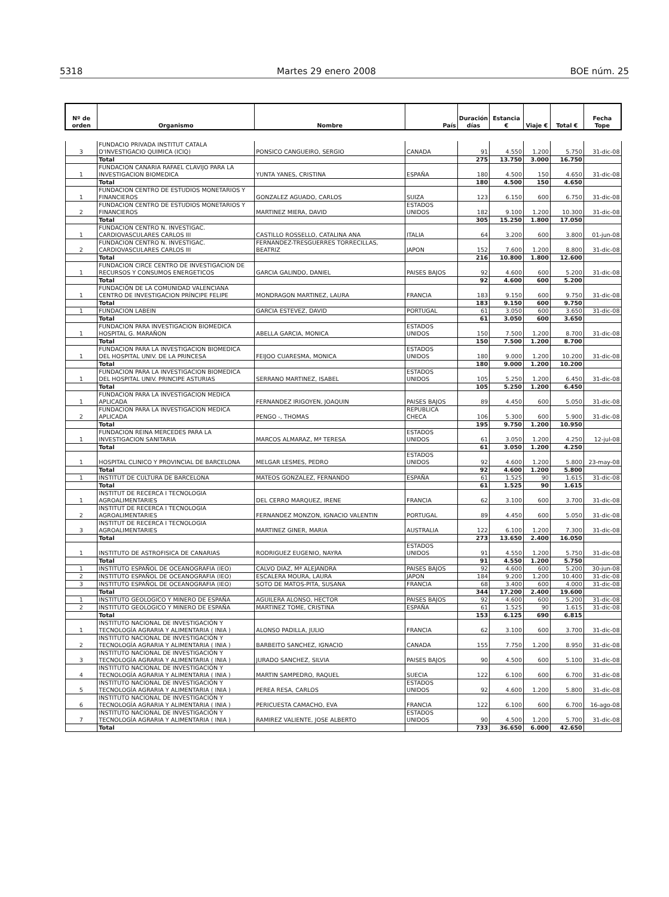5318 Martes 29 enero 2008 BOE núm. 25
| Nº de orden | Organismo | Nombre | País | Duración días | Estancia € | Viaje € | Total € | Fecha Tope |
| --- | --- | --- | --- | --- | --- | --- | --- | --- |
| 3 | FUNDACIO PRIVADA INSTITUT CATALA D'INVESTIGACIO QUIMICA (ICIQ) | PONSICO CANGUEIRO, SERGIO | CANADA | 91 | 4.550 | 1.200 | 5.750 | 31-dic-08 |
| | Total | | | 275 | 13.750 | 3.000 | 16.750 | |
| 1 | FUNDACION CANARIA RAFAEL CLAVIJO PARA LA INVESTIGACION BIOMEDICA | YUNTA YANES, CRISTINA | ESPAÑA | 180 | 4.500 | 150 | 4.650 | 31-dic-08 |
| | Total | | | 180 | 4.500 | 150 | 4.650 | |
| 1 | FUNDACION CENTRO DE ESTUDIOS MONETARIOS Y FINANCIEROS | GONZALEZ AGUADO, CARLOS | SUIZA | 123 | 6.150 | 600 | 6.750 | 31-dic-08 |
| 2 | FUNDACION CENTRO DE ESTUDIOS MONETARIOS Y FINANCIEROS | MARTINEZ MIERA, DAVID | ESTADOS UNIDOS | 182 | 9.100 | 1.200 | 10.300 | 31-dic-08 |
| | Total | | | 305 | 15.250 | 1.800 | 17.050 | |
| 1 | FUNDACION CENTRO N. INVESTIGAC. CARDIOVASCULARES CARLOS III | CASTILLO ROSSELLO, CATALINA ANA | ITALIA | 64 | 3.200 | 600 | 3.800 | 01-jun-08 |
| 2 | FUNDACION CENTRO N. INVESTIGAC. CARDIOVASCULARES CARLOS III | FERNANDEZ-TRESGUERRES TORRECILLAS, BEATRIZ | JAPON | 152 | 7.600 | 1.200 | 8.800 | 31-dic-08 |
| | Total | | | 216 | 10.800 | 1.800 | 12.600 | |
| 1 | FUNDACION CIRCE CENTRO DE INVESTIGACION DE RECURSOS Y CONSUMOS ENERGETICOS | GARCIA GALINDO, DANIEL | PAISES BAJOS | 92 | 4.600 | 600 | 5.200 | 31-dic-08 |
| | Total | | | 92 | 4.600 | 600 | 5.200 | |
| 1 | FUNDACIÓN DE LA COMUNIDAD VALENCIANA CENTRO DE INVESTIGACION PRÍNCIPE FELIPE | MONDRAGON MARTINEZ, LAURA | FRANCIA | 183 | 9.150 | 600 | 9.750 | 31-dic-08 |
| | Total | | | 183 | 9.150 | 600 | 9.750 | |
| 1 | FUNDACION LABEIN | GARCIA ESTEVEZ, DAVID | PORTUGAL | 61 | 3.050 | 600 | 3.650 | 31-dic-08 |
| | Total | | | 61 | 3.050 | 600 | 3.650 | |
| 1 | FUNDACION PARA INVESTIGACION BIOMEDICA HOSPITAL G. MARAÑON | ABELLA GARCIA, MONICA | ESTADOS UNIDOS | 150 | 7.500 | 1.200 | 8.700 | 31-dic-08 |
| | Total | | | 150 | 7.500 | 1.200 | 8.700 | |
| 1 | FUNDACION PARA LA INVESTIGACION BIOMEDICA DEL HOSPITAL UNIV. DE LA PRINCESA | FEIJOO CUARESMA, MONICA | ESTADOS UNIDOS | 180 | 9.000 | 1.200 | 10.200 | 31-dic-08 |
| | Total | | | 180 | 9.000 | 1.200 | 10.200 | |
| 1 | FUNDACION PARA LA INVESTIGACION BIOMEDICA DEL HOSPITAL UNIV. PRINCIPE ASTURIAS | SERRANO MARTINEZ, ISABEL | ESTADOS UNIDOS | 105 | 5.250 | 1.200 | 6.450 | 31-dic-08 |
| | Total | | | 105 | 5.250 | 1.200 | 6.450 | |
| 1 | FUNDACION PARA LA INVESTIGACION MEDICA APLICADA | FERNANDEZ IRIGOYEN, JOAQUIN | PAISES BAJOS | 89 | 4.450 | 600 | 5.050 | 31-dic-08 |
| 2 | FUNDACION PARA LA INVESTIGACION MEDICA APLICADA | PENGO -, THOMAS | REPUBLICA CHECA | 106 | 5.300 | 600 | 5.900 | 31-dic-08 |
| | Total | | | 195 | 9.750 | 1.200 | 10.950 | |
| 1 | FUNDACION REINA MERCEDES PARA LA INVESTIGACION SANITARIA | MARCOS ALMARAZ, Mª TERESA | ESTADOS UNIDOS | 61 | 3.050 | 1.200 | 4.250 | 12-jul-08 |
| | Total | | | 61 | 3.050 | 1.200 | 4.250 | |
| 1 | HOSPITAL CLINICO Y PROVINCIAL DE BARCELONA | MELGAR LESMES, PEDRO | ESTADOS UNIDOS | 92 | 4.600 | 1.200 | 5.800 | 23-may-08 |
| | Total | | | 92 | 4.600 | 1.200 | 5.800 | |
| 1 | INSTITUT DE CULTURA DE BARCELONA | MATEOS GONZALEZ, FERNANDO | ESPAÑA | 61 | 1.525 | 90 | 1.615 | 31-dic-08 |
| | Total | | | 61 | 1.525 | 90 | 1.615 | |
| 1 | INSTITUT DE RECERCA I TECNOLOGIA AGROALIMENTARIES | DEL CERRO MARQUEZ, IRENE | FRANCIA | 62 | 3.100 | 600 | 3.700 | 31-dic-08 |
| 2 | INSTITUT DE RECERCA I TECNOLOGIA AGROALIMENTARIES | FERNANDEZ MONZON, IGNACIO VALENTIN | PORTUGAL | 89 | 4.450 | 600 | 5.050 | 31-dic-08 |
| 3 | INSTITUT DE RECERCA I TECNOLOGIA AGROALIMENTARIES | MARTINEZ GINER, MARIA | AUSTRALIA | 122 | 6.100 | 1.200 | 7.300 | 31-dic-08 |
| | Total | | | 273 | 13.650 | 2.400 | 16.050 | |
| 1 | INSTITUTO DE ASTROFISICA DE CANARIAS | RODRIGUEZ EUGENIO, NAYRA | ESTADOS UNIDOS | 91 | 4.550 | 1.200 | 5.750 | 31-dic-08 |
| | Total | | | 91 | 4.550 | 1.200 | 5.750 | |
| 1 | INSTITUTO ESPAÑOL DE OCEANOGRAFIA (IEO) | CALVO DIAZ, Mª ALEJANDRA | PAISES BAJOS | 92 | 4.600 | 600 | 5.200 | 30-jun-08 |
| 2 | INSTITUTO ESPAÑOL DE OCEANOGRAFIA (IEO) | ESCALERA MOURA, LAURA | JAPON | 184 | 9.200 | 1.200 | 10.400 | 31-dic-08 |
| 3 | INSTITUTO ESPAÑOL DE OCEANOGRAFIA (IEO) | SOTO DE MATOS-PITA, SUSANA | FRANCIA | 68 | 3.400 | 600 | 4.000 | 31-dic-08 |
| | Total | | | 344 | 17.200 | 2.400 | 19.600 | |
| 1 | INSTITUTO GEOLOGICO Y MINERO DE ESPAÑA | AGUILERA ALONSO, HECTOR | PAISES BAJOS | 92 | 4.600 | 600 | 5.200 | 31-dic-08 |
| 2 | INSTITUTO GEOLOGICO Y MINERO DE ESPAÑA | MARTINEZ TOME, CRISTINA | ESPAÑA | 61 | 1.525 | 90 | 1.615 | 31-dic-08 |
| | Total | | | 153 | 6.125 | 690 | 6.815 | |
| 1 | INSTITUTO NACIONAL DE INVESTIGACIÓN Y TECNOLOGÍA AGRARIA Y ALIMENTARIA ( INIA ) | ALONSO PADILLA, JULIO | FRANCIA | 62 | 3.100 | 600 | 3.700 | 31-dic-08 |
| 2 | INSTITUTO NACIONAL DE INVESTIGACIÓN Y TECNOLOGÍA AGRARIA Y ALIMENTARIA ( INIA ) | BARBEITO SANCHEZ, IGNACIO | CANADA | 155 | 7.750 | 1.200 | 8.950 | 31-dic-08 |
| 3 | INSTITUTO NACIONAL DE INVESTIGACIÓN Y TECNOLOGÍA AGRARIA Y ALIMENTARIA ( INIA ) | JURADO SANCHEZ, SILVIA | PAISES BAJOS | 90 | 4.500 | 600 | 5.100 | 31-dic-08 |
| 4 | INSTITUTO NACIONAL DE INVESTIGACIÓN Y TECNOLOGÍA AGRARIA Y ALIMENTARIA ( INIA ) | MARTIN SAMPEDRO, RAQUEL | SUECIA | 122 | 6.100 | 600 | 6.700 | 31-dic-08 |
| 5 | INSTITUTO NACIONAL DE INVESTIGACIÓN Y TECNOLOGÍA AGRARIA Y ALIMENTARIA ( INIA ) | PEREA RESA, CARLOS | ESTADOS UNIDOS | 92 | 4.600 | 1.200 | 5.800 | 31-dic-08 |
| 6 | INSTITUTO NACIONAL DE INVESTIGACIÓN Y TECNOLOGÍA AGRARIA Y ALIMENTARIA ( INIA ) | PERICUESTA CAMACHO, EVA | FRANCIA | 122 | 6.100 | 600 | 6.700 | 16-ago-08 |
| 7 | INSTITUTO NACIONAL DE INVESTIGACIÓN Y TECNOLOGÍA AGRARIA Y ALIMENTARIA ( INIA ) | RAMIREZ VALIENTE, JOSE ALBERTO | ESTADOS UNIDOS | 90 | 4.500 | 1.200 | 5.700 | 31-dic-08 |
| | Total | | | 733 | 36.650 | 6.000 | 42.650 | |